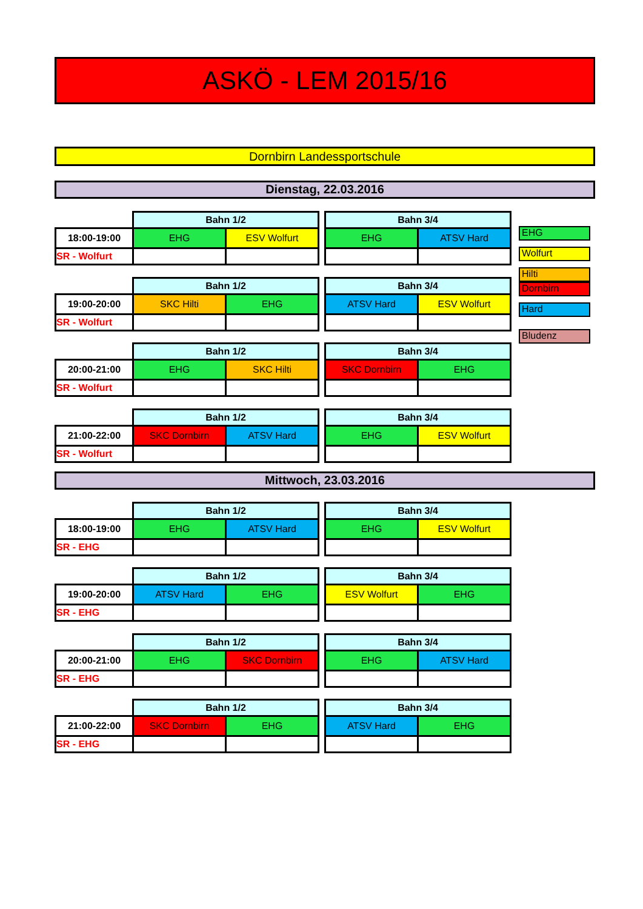ASKÖ - LEM 2015/16
Dornbirn Landessportschule
Dienstag, 22.03.2016
| | Bahn 1/2 | | | Bahn 3/4 | |
| 18:00-19:00 | EHG | ESV Wolfurt | | EHG | ATSV Hard |
| SR - Wolfurt | | | | | |
| | Bahn 1/2 | | | Bahn 3/4 | |
| 19:00-20:00 | SKC Hilti | EHG | | ATSV Hard | ESV Wolfurt |
| SR - Wolfurt | | | | | |
| | Bahn 1/2 | | | Bahn 3/4 | |
| 20:00-21:00 | EHG | SKC Hilti | | SKC Dornbirn | EHG |
| SR - Wolfurt | | | | | |
| | Bahn 1/2 | | | Bahn 3/4 | |
| 21:00-22:00 | SKC Dornbirn | ATSV Hard | | EHG | ESV Wolfurt |
| SR - Wolfurt | | | | | |
EHG
Wolfurt
Hilti
Dornbirn
Hard
Bludenz
Mittwoch, 23.03.2016
| | Bahn 1/2 | | | Bahn 3/4 | |
| 18:00-19:00 | EHG | ATSV Hard | | EHG | ESV Wolfurt |
| SR - EHG | | | | | |
| | Bahn 1/2 | | | Bahn 3/4 | |
| 19:00-20:00 | ATSV Hard | EHG | | ESV Wolfurt | EHG |
| SR - EHG | | | | | |
| | Bahn 1/2 | | | Bahn 3/4 | |
| 20:00-21:00 | EHG | SKC Dornbirn | | EHG | ATSV Hard |
| SR - EHG | | | | | |
| | Bahn 1/2 | | | Bahn 3/4 | |
| 21:00-22:00 | SKC Dornbirn | EHG | | ATSV Hard | EHG |
| SR - EHG | | | | | |